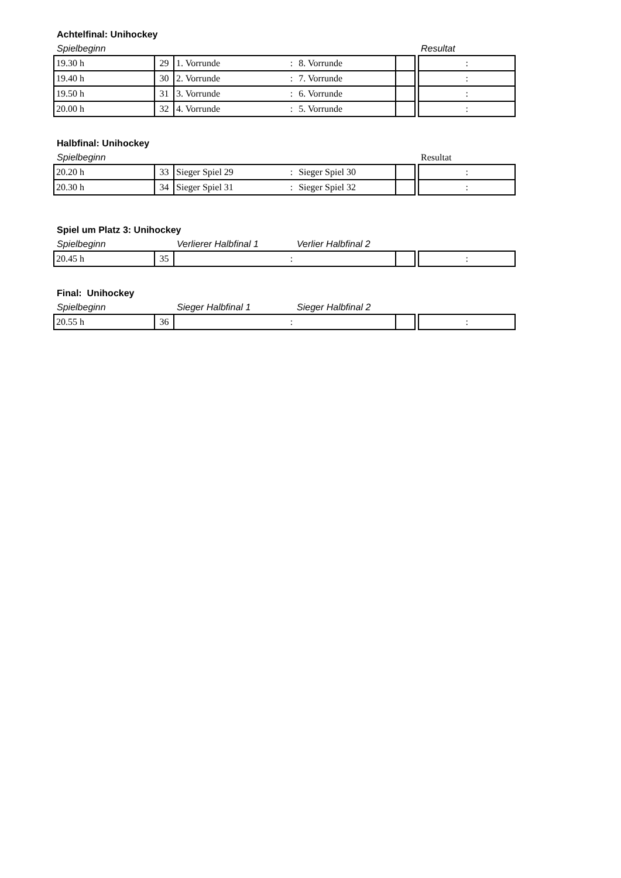Achtelfinal: Unihockey
Spielbeginn Resultat
| 19.30 h | 29 | 1. Vorrunde | : | 8. Vorrunde | | | : |
| 19.40 h | 30 | 2. Vorrunde | : | 7. Vorrunde | | | : |
| 19.50 h | 31 | 3. Vorrunde | : | 6. Vorrunde | | | : |
| 20.00 h | 32 | 4. Vorrunde | : | 5. Vorrunde | | | : |
Halbfinal: Unihockey
Spielbeginn Resultat
| 20.20 h | 33 | Sieger Spiel 29 | : | Sieger Spiel 30 | | | : |
| 20.30 h | 34 | Sieger Spiel 31 | : | Sieger Spiel 32 | | | : |
Spiel um Platz 3: Unihockey
Spielbeginn Verlierer Halbfinal 1 Verlier Halbfinal 2
| 20.45 h | 35 | | : | | | | : |
Final: Unihockey
Spielbeginn Sieger Halbfinal 1 Sieger Halbfinal 2
| 20.55 h | 36 | | : | | | | : |